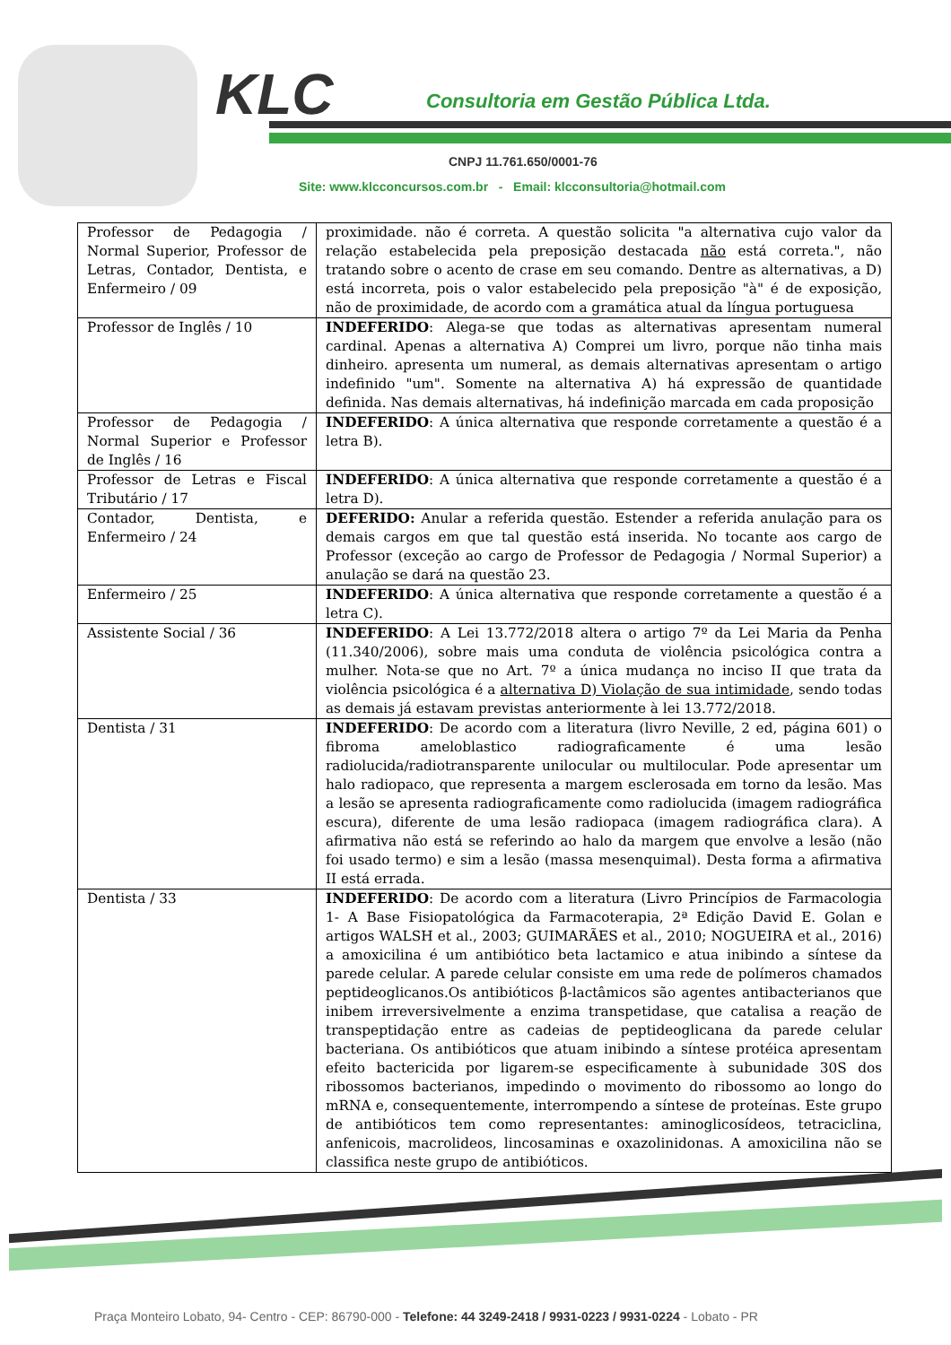KLC
Consultoria em Gestão Pública Ltda.
CNPJ 11.761.650/0001-76
Site: www.klcconcursos.com.br - Email: klcconsultoria@hotmail.com
| Professor de Pedagogia / Normal Superior, Professor de Letras, Contador, Dentista, e Enfermeiro / 09 | proximidade. não é correta. A questão solicita "a alternativa cujo valor da relação estabelecida pela preposição destacada não está correta.", não tratando sobre o acento de crase em seu comando. Dentre as alternativas, a D) está incorreta, pois o valor estabelecido pela preposição "à" é de exposição, não de proximidade, de acordo com a gramática atual da língua portuguesa |
| Professor de Inglês / 10 | INDEFERIDO : Alega-se que todas as alternativas apresentam numeral cardinal. Apenas a alternativa A) Comprei um livro, porque não tinha mais dinheiro. apresenta um numeral, as demais alternativas apresentam o artigo indefinido "um". Somente na alternativa A) há expressão de quantidade definida. Nas demais alternativas, há indefinição marcada em cada proposição |
| Professor de Pedagogia / Normal Superior e Professor de Inglês / 16 | INDEFERIDO : A única alternativa que responde corretamente a questão é a letra B). |
| Professor de Letras e Fiscal Tributário / 17 | INDEFERIDO : A única alternativa que responde corretamente a questão é a letra D). |
| Contador, Dentista, e Enfermeiro / 24 | DEFERIDO: Anular a referida questão. Estender a referida anulação para os demais cargos em que tal questão está inserida. No tocante aos cargo de Professor (exceção ao cargo de Professor de Pedagogia / Normal Superior) a anulação se dará na questão 23. |
| Enfermeiro / 25 | INDEFERIDO : A única alternativa que responde corretamente a questão é a letra C). |
| Assistente Social / 36 | INDEFERIDO : A Lei 13.772/2018 altera o artigo 7º da Lei Maria da Penha (11.340/2006), sobre mais uma conduta de violência psicológica contra a mulher. Nota-se que no Art. 7º a única mudança no inciso II que trata da violência psicológica é a alternativa D) Violação de sua intimidade , sendo todas as demais já estavam previstas anteriormente à lei 13.772/2018. |
| Dentista / 31 | INDEFERIDO : De acordo com a literatura (livro Neville, 2 ed, página 601) o fibroma ameloblastico radiograficamente é uma lesão radiolucida/radiotransparente unilocular ou multilocular. Pode apresentar um halo radiopaco, que representa a margem esclerosada em torno da lesão. Mas a lesão se apresenta radiograficamente como radiolucida (imagem radiográfica escura), diferente de uma lesão radiopaca (imagem radiográfica clara). A afirmativa não está se referindo ao halo da margem que envolve a lesão (não foi usado termo) e sim a lesão (massa mesenquimal). Desta forma a afirmativa II está errada. |
| Dentista / 33 | INDEFERIDO : De acordo com a literatura (Livro Princípios de Farmacologia 1- A Base Fisiopatológica da Farmacoterapia, 2ª Edição David E. Golan e artigos WALSH et al., 2003; GUIMARÃES et al., 2010; NOGUEIRA et al., 2016) a amoxicilina é um antibiótico beta lactamico e atua inibindo a síntese da parede celular. A parede celular consiste em uma rede de polímeros chamados peptideoglicanos.Os antibióticos β-lactâmicos são agentes antibacterianos que inibem irreversivelmente a enzima transpetidase, que catalisa a reação de transpeptidação entre as cadeias de peptideoglicana da parede celular bacteriana. Os antibióticos que atuam inibindo a síntese protéica apresentam efeito bactericida por ligarem-se especificamente à subunidade 30S dos ribossomos bacterianos, impedindo o movimento do ribossomo ao longo do mRNA e, consequentemente, interrompendo a síntese de proteínas. Este grupo de antibióticos tem como representantes: aminoglicosídeos, tetraciclina, anfenicois, macrolideos, lincosaminas e oxazolinidonas. A amoxicilina não se classifica neste grupo de antibióticos. |
Praça Monteiro Lobato, 94- Centro - CEP: 86790-000 - Telefone: 44 3249-2418 / 9931-0223 / 9931-0224 - Lobato - PR